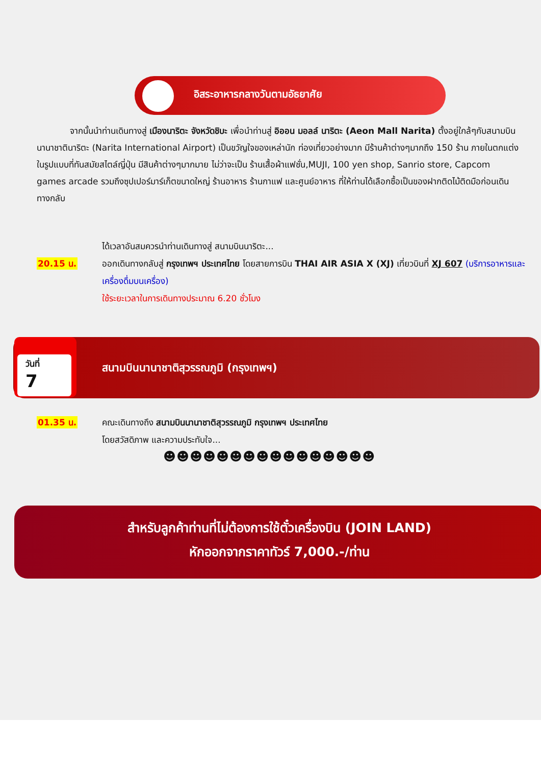อิสระอาหารกลางวันตามอัธยาศัย
จากนั้นนำท่านเดินทางสู่ เมืองนาริตะ จังหวัดชิบะ เพื่อนำท่านสู่ อิออน มอลล์ นาริตะ (Aeon Mall Narita) ตั้งอยู่ใกล้ๆกับสนามบินนานาชาตินาริตะ (Narita International Airport) เป็นขวัญใจของเหล่านัก ท่องเที่ยวอย่างมาก มีร้านค้าต่างๆมากถึง 150 ร้าน ภายในตกแต่งในรูปแบบที่ทันสมัยสไตล์ญี่ปุ่น มีสินค้าต่างๆมากมาย ไม่ว่าจะเป็น ร้านเสื้อผ้าแฟชั่น,MUJI, 100 yen shop, Sanrio store, Capcom games arcade รวมถึงซุปเปอร์มาร์เก็ตขนาดใหญ่ ร้านอาหาร ร้านกาแฟ และศูนย์อาหาร ที่ให้ท่านได้เลือกซื้อเป็นของฝากติดไม้ติดมือก่อนเดินทางกลับ
20.15 น. ได้เวลาอันสมควรนำท่านเดินทางสู่ สนามบินนาริตะ...
ออกเดินทางกลับสู่ กรุงเทพฯ ประเทศไทย โดยสายการบิน THAI AIR ASIA X (XJ) เที่ยวบินที่ XJ 607 (บริการอาหารและเครื่องดื่มบนเครื่อง)
ใช้ระยะเวลาในการเดินทางประมาณ 6.20 ชั่วโมง
วันที่
7
สนามบินนานาชาติสุวรรณภูมิ (กรุงเทพฯ)
01.35 น. คณะเดินทางถึง สนามบินนานาชาติสุวรรณภูมิ กรุงเทพฯ ประเทศไทย
โดยสวัสดิภาพ และความประทับใจ...
☻☻☻☻☻☻☻☻☻☻☻☻☻☻☻☻
สำหรับลูกค้าท่านที่ไม่ต้องการใช้ตั๋วเครื่องบิน (JOIN LAND)
หักออกจากราคาทัวร์ 7,000.-/ท่าน